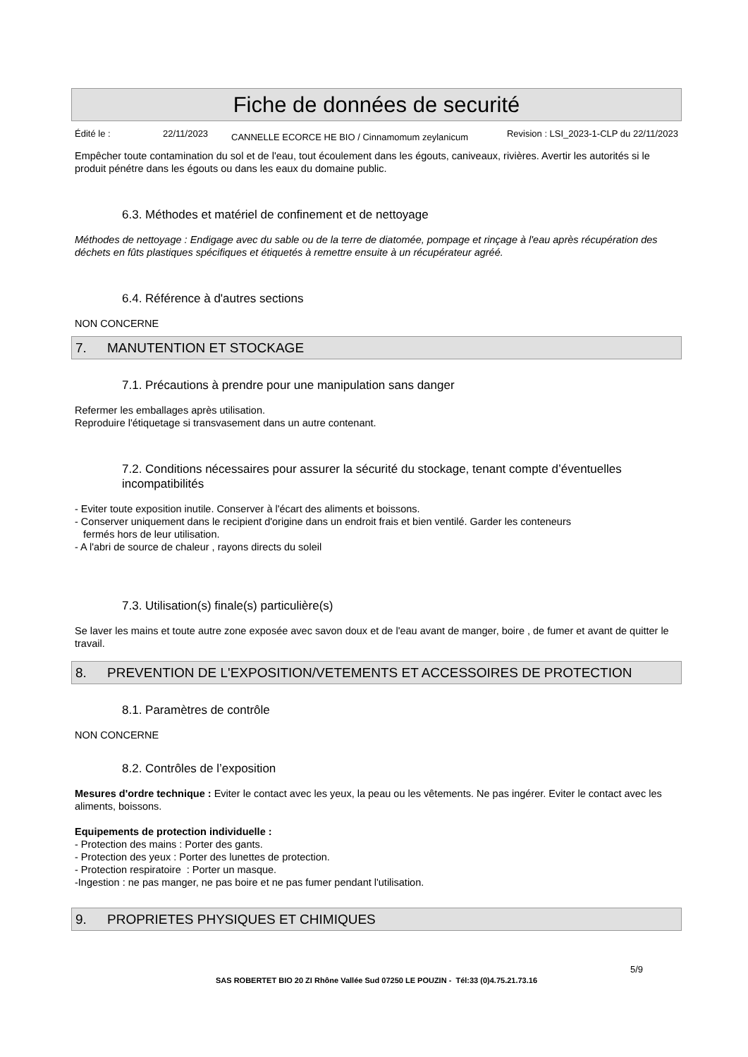Fiche de données de securité
Édité le : 22/11/2023
CANNELLE ECORCE HE BIO / Cinnamomum zeylanicum
Revision : LSI_2023-1-CLP du 22/11/2023
Empêcher toute contamination du sol et de l'eau, tout écoulement dans les égouts, caniveaux, rivières. Avertir les autorités si le produit pénétre dans les égouts ou dans les eaux du domaine public.
6.3. Méthodes et matériel de confinement et de nettoyage
Méthodes de nettoyage : Endigage avec du sable ou de la terre de diatomée, pompage et rinçage à l'eau après récupération des déchets en fûts plastiques spécifiques et étiquetés à remettre ensuite à un récupérateur agréé.
6.4. Référence à d'autres sections
NON CONCERNE
7. MANUTENTION ET STOCKAGE
7.1. Précautions à prendre pour une manipulation sans danger
Refermer les emballages après utilisation.
Reproduire l'étiquetage si transvasement dans un autre contenant.
7.2. Conditions nécessaires pour assurer la sécurité du stockage, tenant compte d’éventuelles incompatibilités
- Eviter toute exposition inutile. Conserver à l'écart des aliments et boissons.
- Conserver uniquement dans le recipient d'origine dans un endroit frais et bien ventilé. Garder les conteneurs
fermés hors de leur utilisation.
- A l'abri de source de chaleur , rayons directs du soleil
7.3. Utilisation(s) finale(s) particulière(s)
Se laver les mains et toute autre zone exposée avec savon doux et de l'eau avant de manger, boire , de fumer et avant de quitter le travail.
8. PREVENTION DE L'EXPOSITION/VETEMENTS ET ACCESSOIRES DE PROTECTION
8.1. Paramètres de contrôle
NON CONCERNE
8.2. Contrôles de l’exposition
Mesures d'ordre technique : Eviter le contact avec les yeux, la peau ou les vêtements. Ne pas ingérer. Eviter le contact avec les aliments, boissons.
Equipements de protection individuelle :
- Protection des mains : Porter des gants.
- Protection des yeux : Porter des lunettes de protection.
- Protection respiratoire : Porter un masque.
-Ingestion : ne pas manger, ne pas boire et ne pas fumer pendant l'utilisation.
9. PROPRIETES PHYSIQUES ET CHIMIQUES
5/9
SAS ROBERTET BIO 20 ZI Rhône Vallée Sud 07250 LE POUZIN - Tél:33 (0)4.75.21.73.16